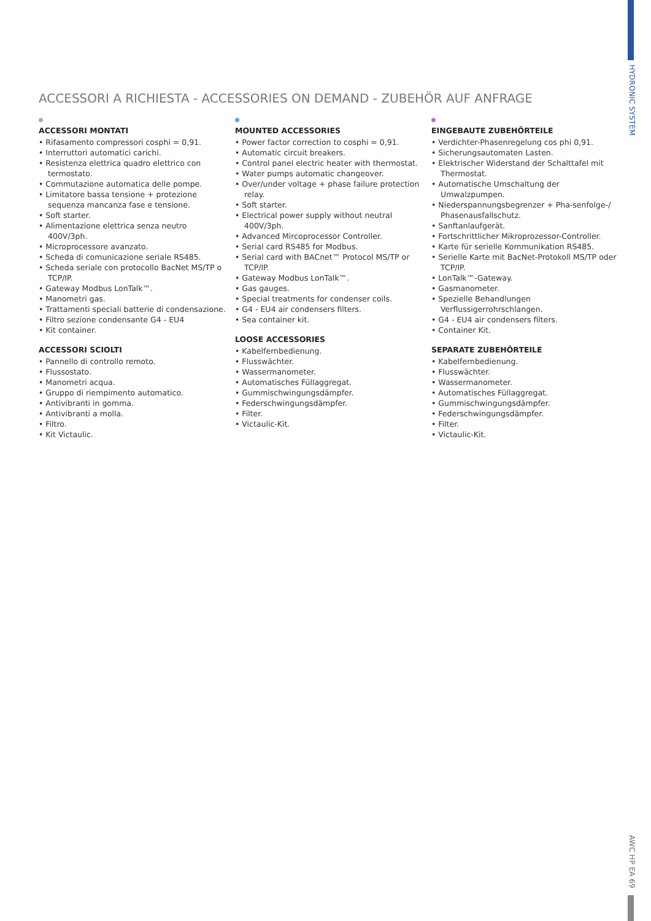HYDRONIC SYSTEM
ACCESSORI A RICHIESTA - ACCESSORIES ON DEMAND - ZUBEHÖR AUF ANFRAGE
ACCESSORI MONTATI
• Rifasamento compressori cosphi = 0,91.
• Interruttori automatici carichi.
• Resistenza elettrica quadro elettrico con termostato.
• Commutazione automatica delle pompe.
• Limitatore bassa tensione + protezione sequenza mancanza fase e tensione.
• Soft starter.
• Alimentazione elettrica senza neutro 400V/3ph.
• Microprocessore avanzato.
• Scheda di comunicazione seriale RS485.
• Scheda seriale con protocollo BacNet MS/TP o TCP/IP.
• Gateway Modbus LonTalk™.
• Manometri gas.
• Trattamenti speciali batterie di condensazione.
• Filtro sezione condensante G4 - EU4
• Kit container.
ACCESSORI SCIOLTI
• Pannello di controllo remoto.
• Flussostato.
• Manometri acqua.
• Gruppo di riempimento automatico.
• Antivibranti in gomma.
• Antivibranti a molla.
• Filtro.
• Kit Victaulic.
MOUNTED ACCESSORIES
• Power factor correction to cosphi = 0,91.
• Automatic circuit breakers.
• Control panel electric heater with thermostat.
• Water pumps automatic changeover.
• Over/under voltage + phase failure protection relay.
• Soft starter.
• Electrical power supply without neutral 400V/3ph.
• Advanced Mircoprocessor Controller.
• Serial card RS485 for Modbus.
• Serial card with BACnet™ Protocol MS/TP or TCP/IP.
• Gateway Modbus LonTalk™.
• Gas gauges.
• Special treatments for condenser coils.
• G4 - EU4 air condensers filters.
• Sea container kit.
LOOSE ACCESSORIES
• Kabelfernbedienung.
• Flusswächter.
• Wassermanometer.
• Automatisches Füllaggregat.
• Gummischwingungsdämpfer.
• Federschwingungsdämpfer.
• Filter.
• Victaulic-Kit.
EINGEBAUTE ZUBEHÖRTEILE
• Verdichter-Phasenregelung cos phi 0,91.
• Sicherungsautomaten Lasten.
• Elektrischer Widerstand der Schalttafel mit Thermostat.
• Automatische Umschaltung der Umwalzpumpen.
• Niederspannungsbegrenzer + Pha-senfolge-/ Phasenausfallschutz.
• Sanftanlaufgerät.
• Fortschrittlicher Mikroprozessor-Controller.
• Karte für serielle Kommunikation RS485.
• Serielle Karte mit BacNet-Protokoll MS/TP oder TCP/IP.
• LonTalk™-Gateway.
• Gasmanometer.
• Spezielle Behandlungen Verflussigerrohrschlangen.
• G4 - EU4 air condensers filters.
• Container Kit.
SEPARATE ZUBEHÖRTEILE
• Kabelfernbedienung.
• Flusswächter.
• Wassermanometer.
• Automatisches Füllaggregat.
• Gummischwingungsdämpfer.
• Federschwingungsdämpfer.
• Filter.
• Victaulic-Kit.
AWC HP EA 69